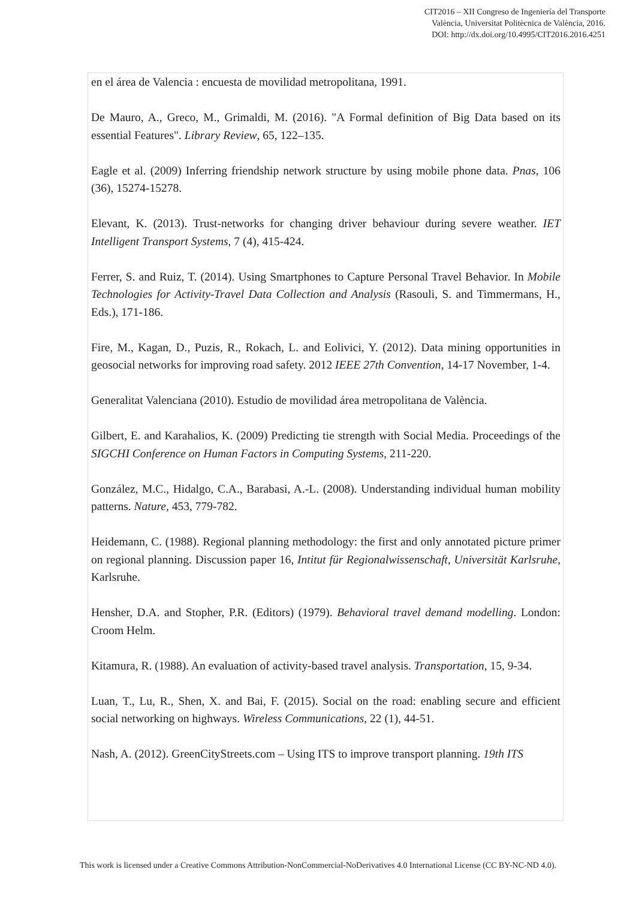CIT2016 – XII Congreso de Ingeniería del Transporte
València, Universitat Politècnica de València, 2016.
DOI: http://dx.doi.org/10.4995/CIT2016.2016.4251
en el área de Valencia : encuesta de movilidad metropolitana, 1991.
De Mauro, A., Greco, M., Grimaldi, M. (2016). "A Formal definition of Big Data based on its essential Features". Library Review, 65, 122–135.
Eagle et al. (2009) Inferring friendship network structure by using mobile phone data. Pnas, 106 (36), 15274-15278.
Elevant, K. (2013). Trust-networks for changing driver behaviour during severe weather. IET Intelligent Transport Systems, 7 (4), 415-424.
Ferrer, S. and Ruiz, T. (2014). Using Smartphones to Capture Personal Travel Behavior. In Mobile Technologies for Activity-Travel Data Collection and Analysis (Rasouli, S. and Timmermans, H., Eds.), 171-186.
Fire, M., Kagan, D., Puzis, R., Rokach, L. and Eolivici, Y. (2012). Data mining opportunities in geosocial networks for improving road safety. 2012 IEEE 27th Convention, 14-17 November, 1-4.
Generalitat Valenciana (2010). Estudio de movilidad área metropolitana de València.
Gilbert, E. and Karahalios, K. (2009) Predicting tie strength with Social Media. Proceedings of the SIGCHI Conference on Human Factors in Computing Systems, 211-220.
González, M.C., Hidalgo, C.A., Barabasi, A.-L. (2008). Understanding individual human mobility patterns. Nature, 453, 779-782.
Heidemann, C. (1988). Regional planning methodology: the first and only annotated picture primer on regional planning. Discussion paper 16, Intitut für Regionalwissenschaft, Universität Karlsruhe, Karlsruhe.
Hensher, D.A. and Stopher, P.R. (Editors) (1979). Behavioral travel demand modelling. London: Croom Helm.
Kitamura, R. (1988). An evaluation of activity-based travel analysis. Transportation, 15, 9-34.
Luan, T., Lu, R., Shen, X. and Bai, F. (2015). Social on the road: enabling secure and efficient social networking on highways. Wireless Communications, 22 (1), 44-51.
Nash, A. (2012). GreenCityStreets.com – Using ITS to improve transport planning. 19th ITS
This work is licensed under a Creative Commons Attribution-NonCommercial-NoDerivatives 4.0 International License (CC BY-NC-ND 4.0).